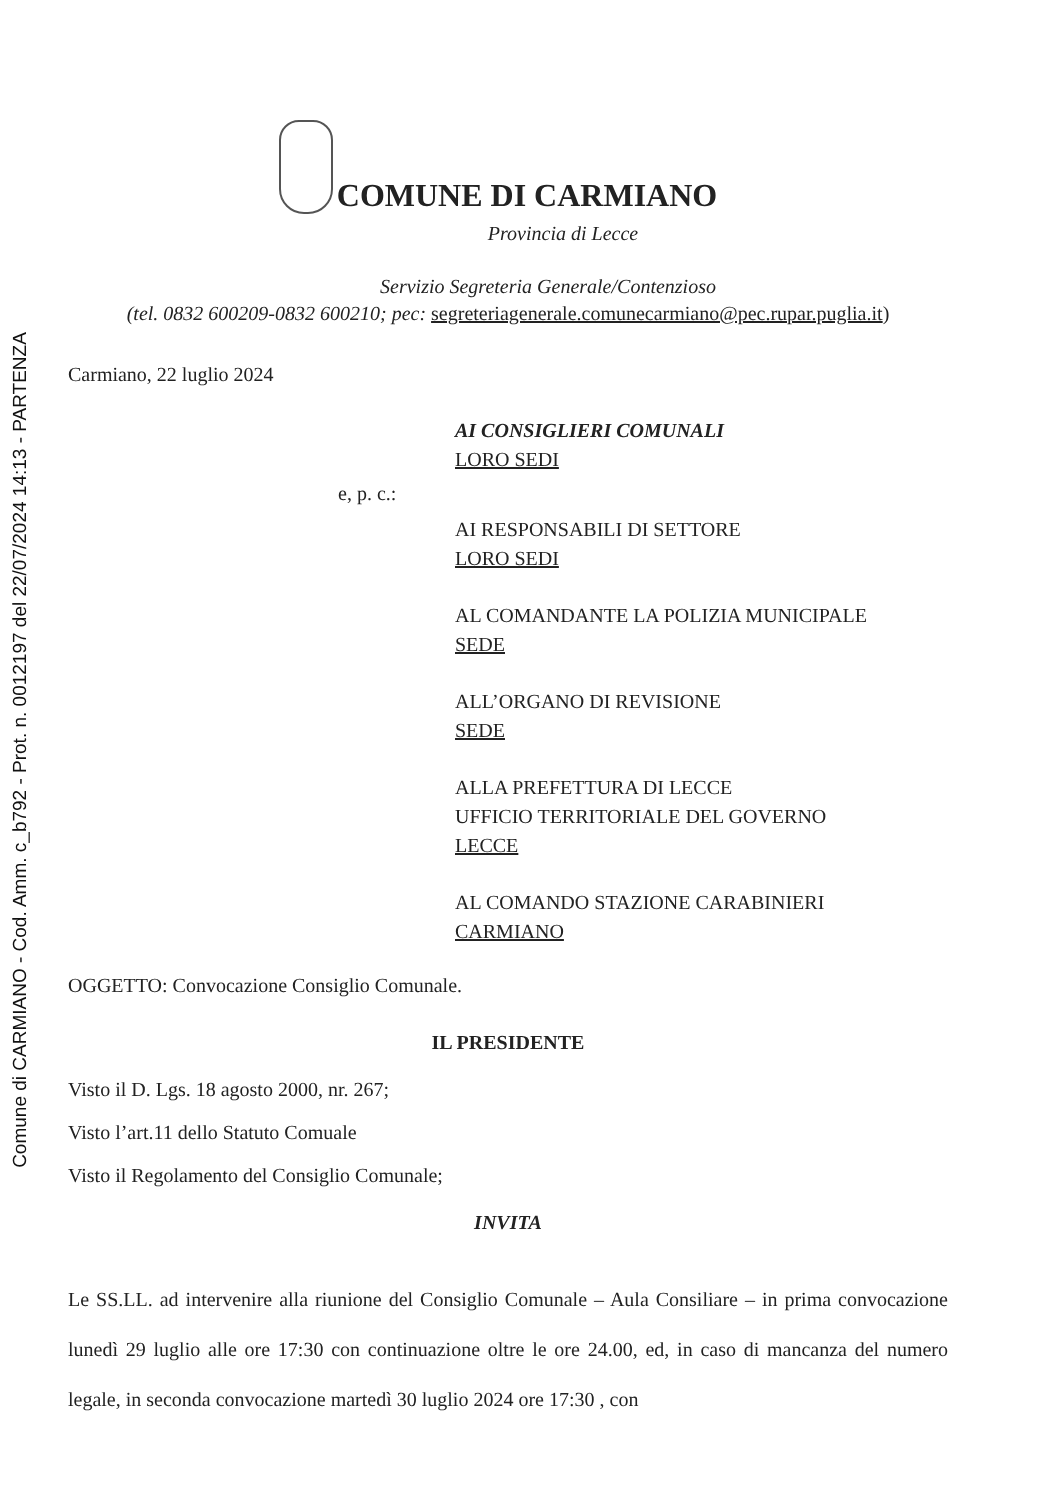Comune di CARMIANO - Cod. Amm. c_b792 - Prot. n. 0012197 del 22/07/2024 14:13 - PARTENZA
COMUNE DI CARMIANO
Provincia di Lecce
Servizio Segreteria Generale/Contenzioso
(tel. 0832 600209-0832 600210; pec: segreteriagenerale.comunecarmiano@pec.rupar.puglia.it)
Carmiano, 22 luglio 2024
AI CONSIGLIERI COMUNALI
LORO SEDI
e, p. c.:
AI RESPONSABILI DI SETTORE
LORO SEDI
AL COMANDANTE LA POLIZIA MUNICIPALE
SEDE
ALL’ORGANO DI REVISIONE
SEDE
ALLA PREFETTURA DI LECCE
UFFICIO TERRITORIALE DEL GOVERNO
LECCE
AL COMANDO STAZIONE CARABINIERI
CARMIANO
OGGETTO: Convocazione Consiglio Comunale.
IL PRESIDENTE
Visto il D. Lgs. 18 agosto 2000, nr. 267;
Visto l’art.11 dello Statuto Comuale
Visto il Regolamento del Consiglio Comunale;
INVITA
Le SS.LL. ad intervenire alla riunione del Consiglio Comunale – Aula Consiliare – in prima convocazione lunedì 29 luglio alle ore 17:30 con continuazione oltre le ore 24.00, ed, in caso di mancanza del numero legale, in seconda convocazione martedì 30 luglio 2024 ore 17:30 , con